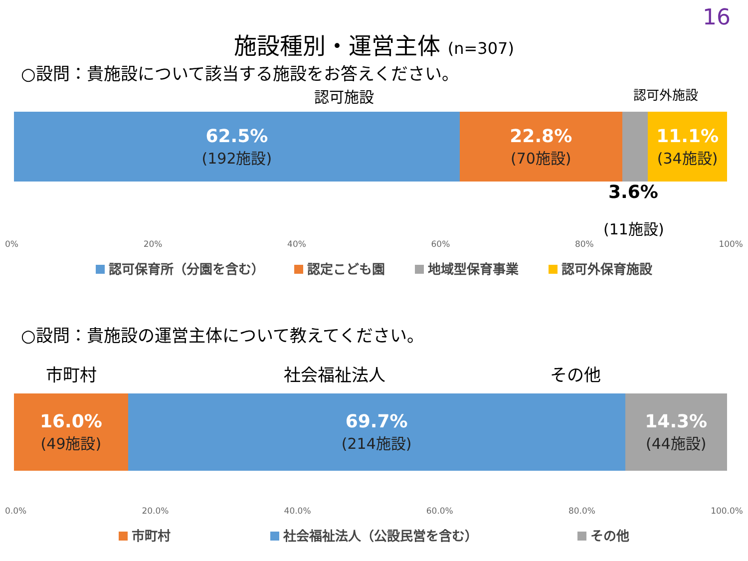16
施設種別・運営主体 (n=307)
○設問：貴施設について該当する施設をお答えください。
認可施設 認可外施設
62.5%
(192施設)
22.8%
(70施設)
11.1%
(34施設)
3.6%
(11施設)
0% 20% 40% 60% 80% 100%
認可保育所（分園を含む） 認定こども園 地域型保育事業 認可外保育施設
○設問：貴施設の運営主体について教えてください。
市町村 社会福祉法人 その他
16.0%
(49施設)
69.7%
(214施設)
14.3%
(44施設)
0.0% 20.0% 40.0% 60.0% 80.0% 100.0%
市町村 社会福祉法人（公設民営を含む） その他